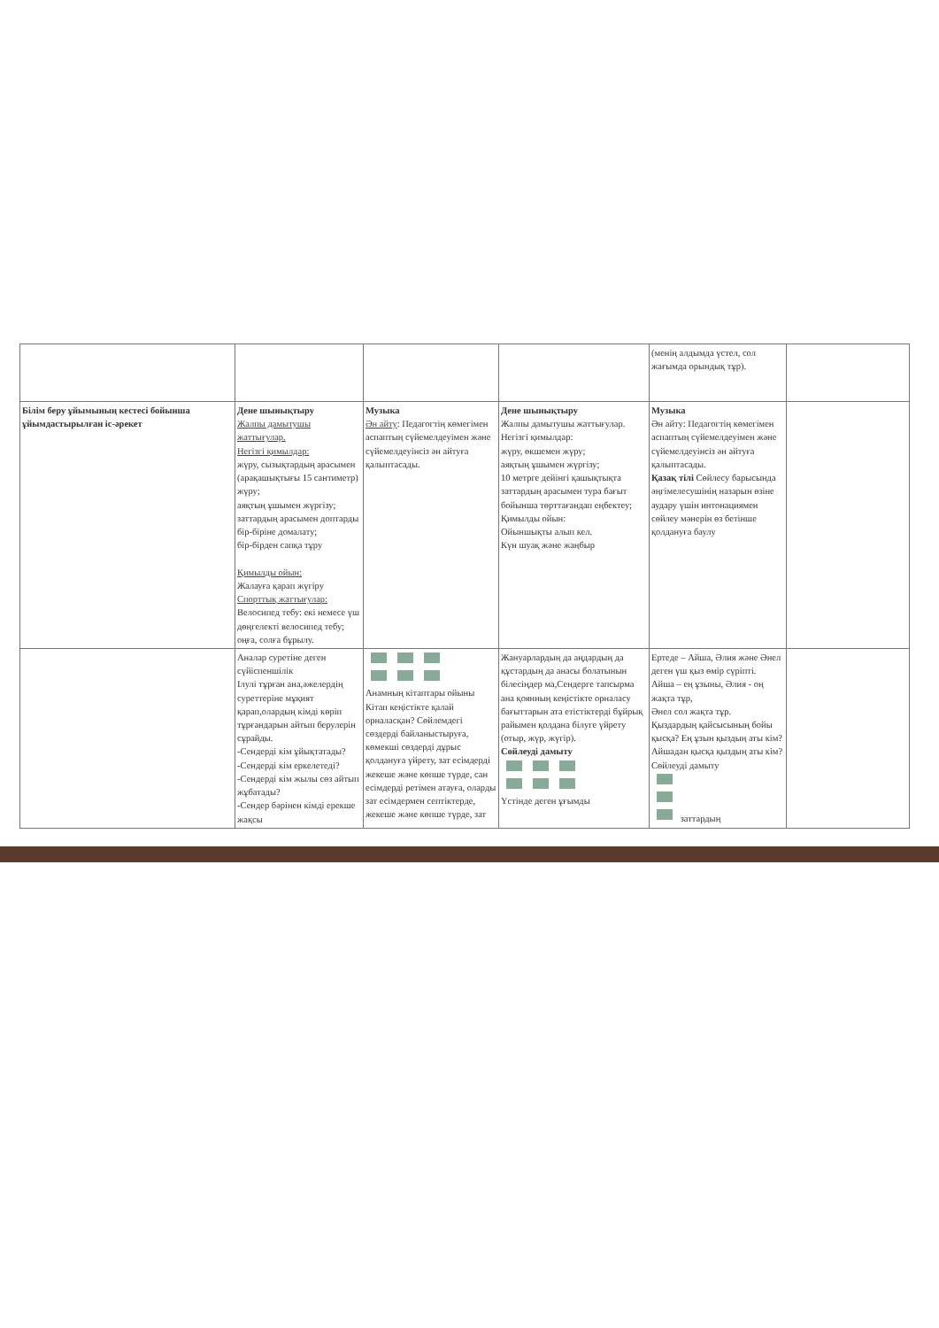| | | | | (менің алдымда үстел, сол жағымда орындық тұр). | |
| Білім беру ұйымының кестесі бойынша ұйымдастырылған іс-әрекет | Дене шынықтыру Жалпы дамытушы жаттығулар. Негізгі қимылдар: жүру, сызықтардың арасымен (арақашықтығы 15 сантиметр) жүру; аяқтың ұшымен жүргізу; заттардың арасымен доптарды бір-біріне домалату; бір-бірден сапқа тұру Қимылды ойын: Жалауға қарап жүгіру Спорттық жаттығулар: Велосипед тебу: екі немесе үш дөңгелекті велосипед тебу; оңға, солға бұрылу. | Музыка Ән айту : Педагогтің көмегімен аспаптың сүйемелдеуімен және сүйемелдеуінсіз ән айтуға қалыптасады. | Дене шынықтыру Жалпы дамытушы жаттығулар. Негізгі қимылдар: жүру, өкшемен жүру; аяқтың ұшымен жүргізу; 10 метрге дейінгі қашықтықта заттардың арасымен тура бағыт бойынша төрттағандап еңбектеу; Қимылды ойын: Ойыншықты алып кел. Күн шуақ және жаңбыр | Музыка Ән айту: Педагогтің көмегімен аспаптың сүйемелдеуімен және сүйемелдеуінсіз ән айтуға қалыптасады. Қазақ тілі Сөйлесу барысында әңгімелесушінің назарын өзіне аудару үшін интонациямен сөйлеу мәнерін өз бетінше қолдануға баулу | |
| | Аналар суретіне деген сүйіспеншілік Ілулі тұрған ана,әжелердің суреттеріне мұқият қарап,олардың кімді көріп тұрғандарын айтып берулерін сұрайды. -Сендерді кім ұйықтатады? -Сендерді кім еркелетеді? -Сендерді кім жылы сөз айтып жұбатады? -Сендер бәрінен кімді ерекше жақсы | Анамның кітаптары ойыны Кітап кеңістікте қалай орналасқан? Сөйлемдегі сөздерді байланыстыруға, көмекші сөздерді дұрыс қолдануға үйрету, зат есімдерді жекеше және көпше түрде, сан есімдерді ретімен атауға, оларды зат есімдермен септіктерде, жекеше және көпше түрде, зат | Жануарлардың да аңдардың да құстардың да анасы болатынын білесіңдер ма,Сендерге тапсырма ана қоянның кеңістікте орналасу бағыттарын ата етістіктерді бұйрық райымен қолдана білуге үйрету (отыр, жүр, жүгір). Сөйлеуді дамыту Үстінде деген ұғымды | Ертеде – Айша, Әлия және Әнел деген үш қыз өмір сүріпті. Айша – ең ұзыны, Әлия - оң жақта тұр, Әнел сол жақта тұр. Қыздардың қайсысының бойы қысқа? Ең ұзын қыздың аты кім? Айшадан қысқа қыздың аты кім?Сөйлеуді дамыту заттардың | |